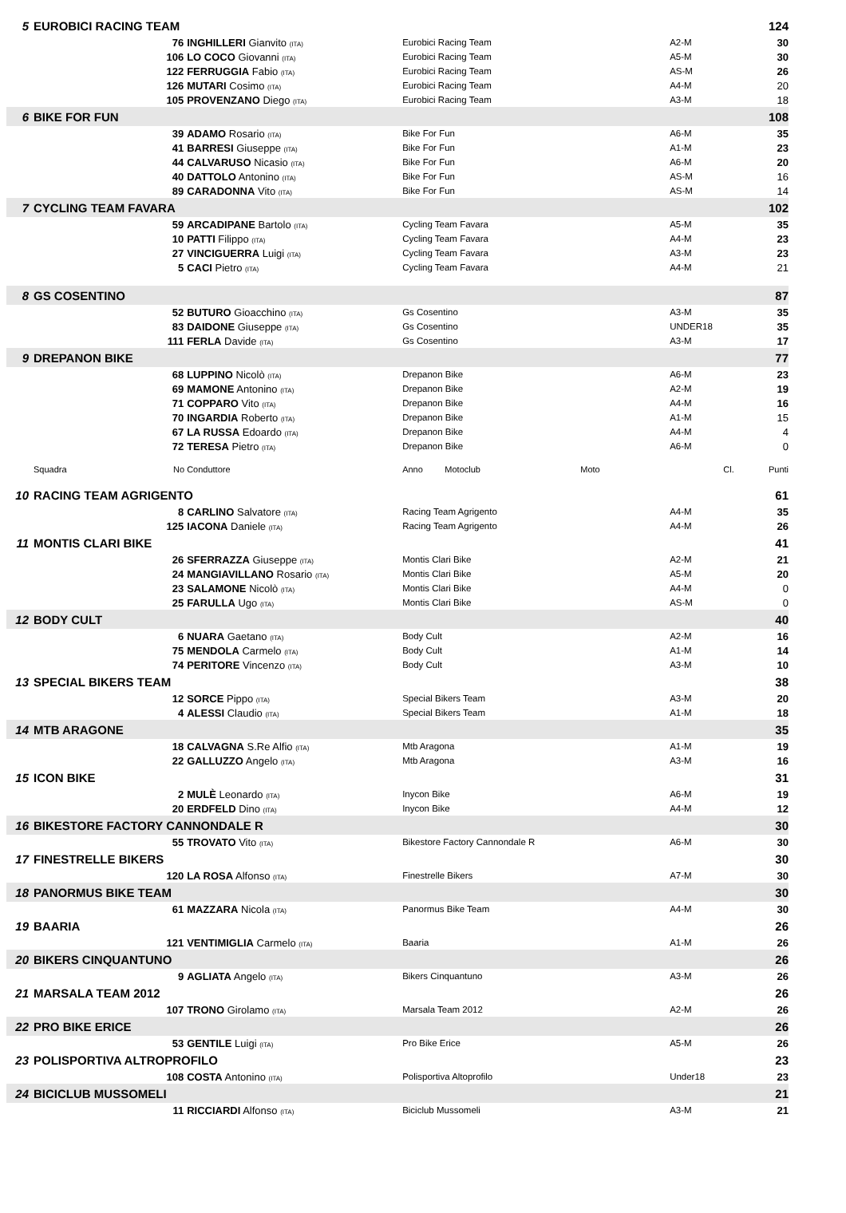| 5 | EUROBICI RACING TEAM | | | | | 124 |
| | 76 | | INGHILLERI Gianvito (ITA) | Eurobici Racing Team | A2-M | 30 |
| | 106 | | LO COCO Giovanni (ITA) | Eurobici Racing Team | A5-M | 30 |
| | 122 | | FERRUGGIA Fabio (ITA) | Eurobici Racing Team | AS-M | 26 |
| | 126 | | MUTARI Cosimo (ITA) | Eurobici Racing Team | A4-M | 20 |
| | 105 | | PROVENZANO Diego (ITA) | Eurobici Racing Team | A3-M | 18 |
| 6 | BIKE FOR FUN | | | | | 108 |
| | 39 | | ADAMO Rosario (ITA) | Bike For Fun | A6-M | 35 |
| | 41 | | BARRESI Giuseppe (ITA) | Bike For Fun | A1-M | 23 |
| | 44 | | CALVARUSO Nicasio (ITA) | Bike For Fun | A6-M | 20 |
| | 40 | | DATTOLO Antonino (ITA) | Bike For Fun | AS-M | 16 |
| | 89 | | CARADONNA Vito (ITA) | Bike For Fun | AS-M | 14 |
| 7 | CYCLING TEAM FAVARA | | | | | 102 |
| | 59 | | ARCADIPANE Bartolo (ITA) | Cycling Team Favara | A5-M | 35 |
| | 10 | | PATTI Filippo (ITA) | Cycling Team Favara | A4-M | 23 |
| | 27 | | VINCIGUERRA Luigi (ITA) | Cycling Team Favara | A3-M | 23 |
| | 5 | | CACI Pietro (ITA) | Cycling Team Favara | A4-M | 21 |
| 8 | GS COSENTINO | | | | | 87 |
| | 52 | | BUTURO Gioacchino (ITA) | Gs Cosentino | A3-M | 35 |
| | 83 | | DAIDONE Giuseppe (ITA) | Gs Cosentino | UNDER18 | 35 |
| | 111 | | FERLA Davide (ITA) | Gs Cosentino | A3-M | 17 |
| 9 | DREPANON BIKE | | | | | 77 |
| | 68 | | LUPPINO Nicolò (ITA) | Drepanon Bike | A6-M | 23 |
| | 69 | | MAMONE Antonino (ITA) | Drepanon Bike | A2-M | 19 |
| | 71 | | COPPARO Vito (ITA) | Drepanon Bike | A4-M | 16 |
| | 70 | | INGARDIA Roberto (ITA) | Drepanon Bike | A1-M | 15 |
| | 67 | | LA RUSSA Edoardo (ITA) | Drepanon Bike | A4-M | 4 |
| | 72 | | TERESA Pietro (ITA) | Drepanon Bike | A6-M | 0 |
| | Squadra | No | Conduttore | Anno Motoclub Moto | Cl. | Punti |
| 10 | RACING TEAM AGRIGENTO | | | | | 61 |
| | 8 | | CARLINO Salvatore (ITA) | Racing Team Agrigento | A4-M | 35 |
| | 125 | | IACONA Daniele (ITA) | Racing Team Agrigento | A4-M | 26 |
| 11 | MONTIS CLARI BIKE | | | | | 41 |
| | 26 | | SFERRAZZA Giuseppe (ITA) | Montis Clari Bike | A2-M | 21 |
| | 24 | | MANGIAVILLANO Rosario (ITA) | Montis Clari Bike | A5-M | 20 |
| | 23 | | SALAMONE Nicolò (ITA) | Montis Clari Bike | A4-M | 0 |
| | 25 | | FARULLA Ugo (ITA) | Montis Clari Bike | AS-M | 0 |
| 12 | BODY CULT | | | | | 40 |
| | 6 | | NUARA Gaetano (ITA) | Body Cult | A2-M | 16 |
| | 75 | | MENDOLA Carmelo (ITA) | Body Cult | A1-M | 14 |
| | 74 | | PERITORE Vincenzo (ITA) | Body Cult | A3-M | 10 |
| 13 | SPECIAL BIKERS TEAM | | | | | 38 |
| | 12 | | SORCE Pippo (ITA) | Special Bikers Team | A3-M | 20 |
| | 4 | | ALESSI Claudio (ITA) | Special Bikers Team | A1-M | 18 |
| 14 | MTB ARAGONE | | | | | 35 |
| | 18 | | CALVAGNA S.Re Alfio (ITA) | Mtb Aragona | A1-M | 19 |
| | 22 | | GALLUZZO Angelo (ITA) | Mtb Aragona | A3-M | 16 |
| 15 | ICON BIKE | | | | | 31 |
| | 2 | | MULÈ Leonardo (ITA) | Inycon Bike | A6-M | 19 |
| | 20 | | ERDFELD Dino (ITA) | Inycon Bike | A4-M | 12 |
| 16 | BIKESTORE FACTORY CANNONDALE R | | | | | 30 |
| | 55 | | TROVATO Vito (ITA) | Bikestore Factory Cannondale R | A6-M | 30 |
| 17 | FINESTRELLE BIKERS | | | | | 30 |
| | 120 | | LA ROSA Alfonso (ITA) | Finestrelle Bikers | A7-M | 30 |
| 18 | PANORMUS BIKE TEAM | | | | | 30 |
| | 61 | | MAZZARA Nicola (ITA) | Panormus Bike Team | A4-M | 30 |
| 19 | BAARIA | | | | | 26 |
| | 121 | | VENTIMIGLIA Carmelo (ITA) | Baaria | A1-M | 26 |
| 20 | BIKERS CINQUANTUNO | | | | | 26 |
| | 9 | | AGLIATA Angelo (ITA) | Bikers Cinquantuno | A3-M | 26 |
| 21 | MARSALA TEAM 2012 | | | | | 26 |
| | 107 | | TRONO Girolamo (ITA) | Marsala Team 2012 | A2-M | 26 |
| 22 | PRO BIKE ERICE | | | | | 26 |
| | 53 | | GENTILE Luigi (ITA) | Pro Bike Erice | A5-M | 26 |
| 23 | POLISPORTIVA ALTROPROFILO | | | | | 23 |
| | 108 | | COSTA Antonino (ITA) | Polisportiva Altoprofilo | Under18 | 23 |
| 24 | BICICLUB MUSSOMELI | | | | | 21 |
| | 11 | | RICCIARDI Alfonso (ITA) | Biciclub Mussomeli | A3-M | 21 |